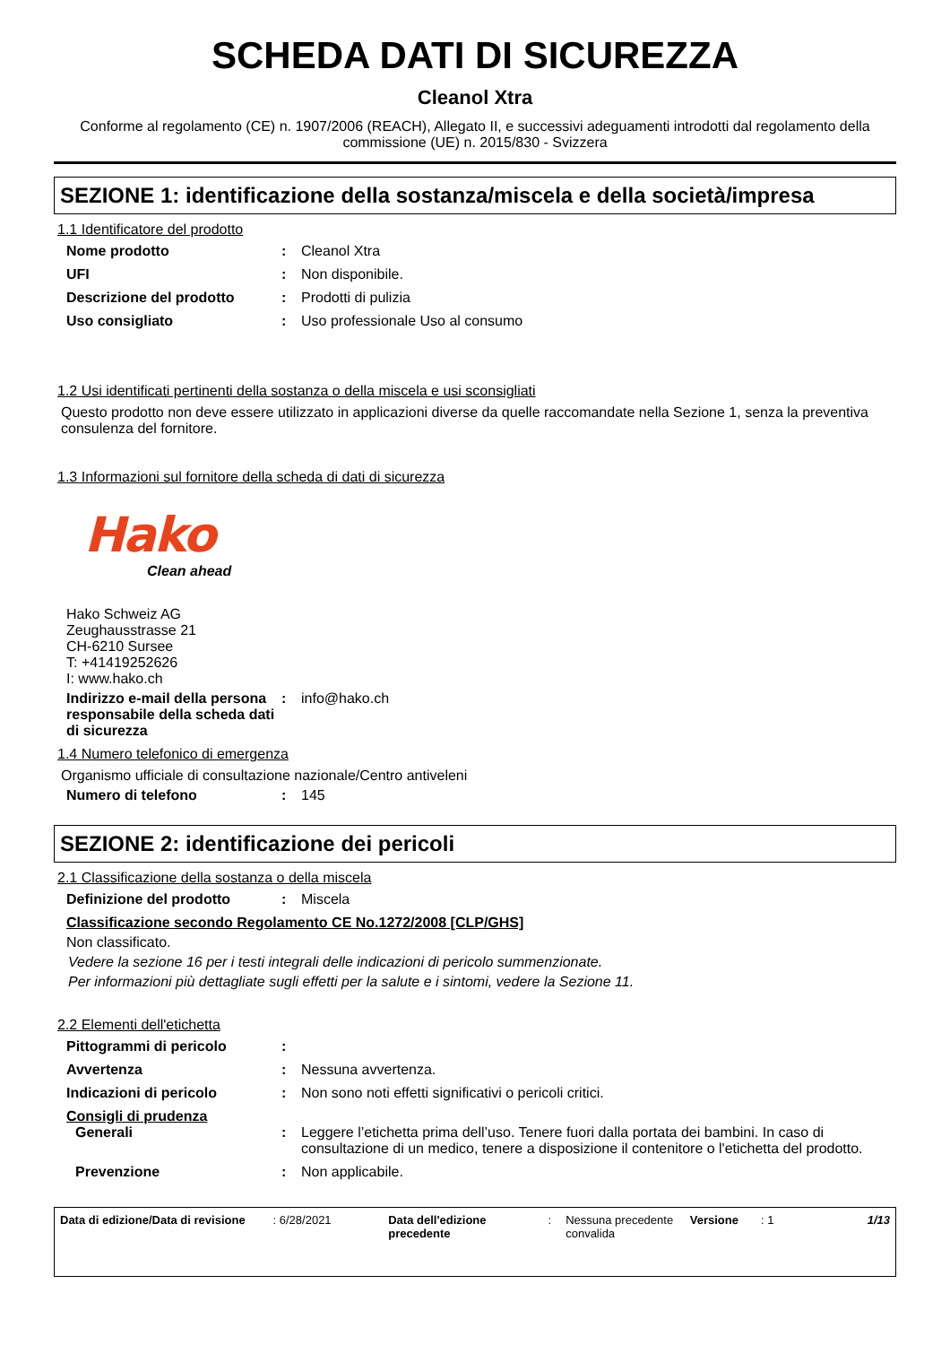SCHEDA DATI DI SICUREZZA
Cleanol Xtra
Conforme al regolamento (CE) n. 1907/2006 (REACH), Allegato II, e successivi adeguamenti introdotti dal regolamento della commissione (UE) n. 2015/830 - Svizzera
SEZIONE 1: identificazione della sostanza/miscela e della società/impresa
1.1 Identificatore del prodotto
Nome prodotto : Cleanol Xtra
UFI : Non disponibile.
Descrizione del prodotto : Prodotti di pulizia
Uso consigliato : Uso professionale Uso al consumo
1.2 Usi identificati pertinenti della sostanza o della miscela e usi sconsigliati
Questo prodotto non deve essere utilizzato in applicazioni diverse da quelle raccomandate nella Sezione 1, senza la preventiva consulenza del fornitore.
1.3 Informazioni sul fornitore della scheda di dati di sicurezza
Hako
Clean ahead
Hako Schweiz AG
Zeughausstrasse 21
CH-6210 Sursee
T: +41419252626
I: www.hako.ch
Indirizzo e-mail della persona responsabile della scheda dati di sicurezza
: info@hako.ch
1.4 Numero telefonico di emergenza
Organismo ufficiale di consultazione nazionale/Centro antiveleni
Numero di telefono : 145
SEZIONE 2: identificazione dei pericoli
2.1 Classificazione della sostanza o della miscela
Definizione del prodotto : Miscela
Classificazione secondo Regolamento CE No.1272/2008 [CLP/GHS]
Non classificato.
Vedere la sezione 16 per i testi integrali delle indicazioni di pericolo summenzionate.
Per informazioni più dettagliate sugli effetti per la salute e i sintomi, vedere la Sezione 11.
2.2 Elementi dell'etichetta
Pittogrammi di pericolo :
Avvertenza : Nessuna avvertenza.
Indicazioni di pericolo : Non sono noti effetti significativi o pericoli critici.
Consigli di prudenza
Generali : Leggere l’etichetta prima dell’uso. Tenere fuori dalla portata dei bambini. In caso di consultazione di un medico, tenere a disposizione il contenitore o l'etichetta del prodotto.
Prevenzione : Non applicabile.
Data di edizione/Data di revisione
: 6/28/2021 Data dell'edizione precedente
: Nessuna precedente convalida
Versione : 1 1/13